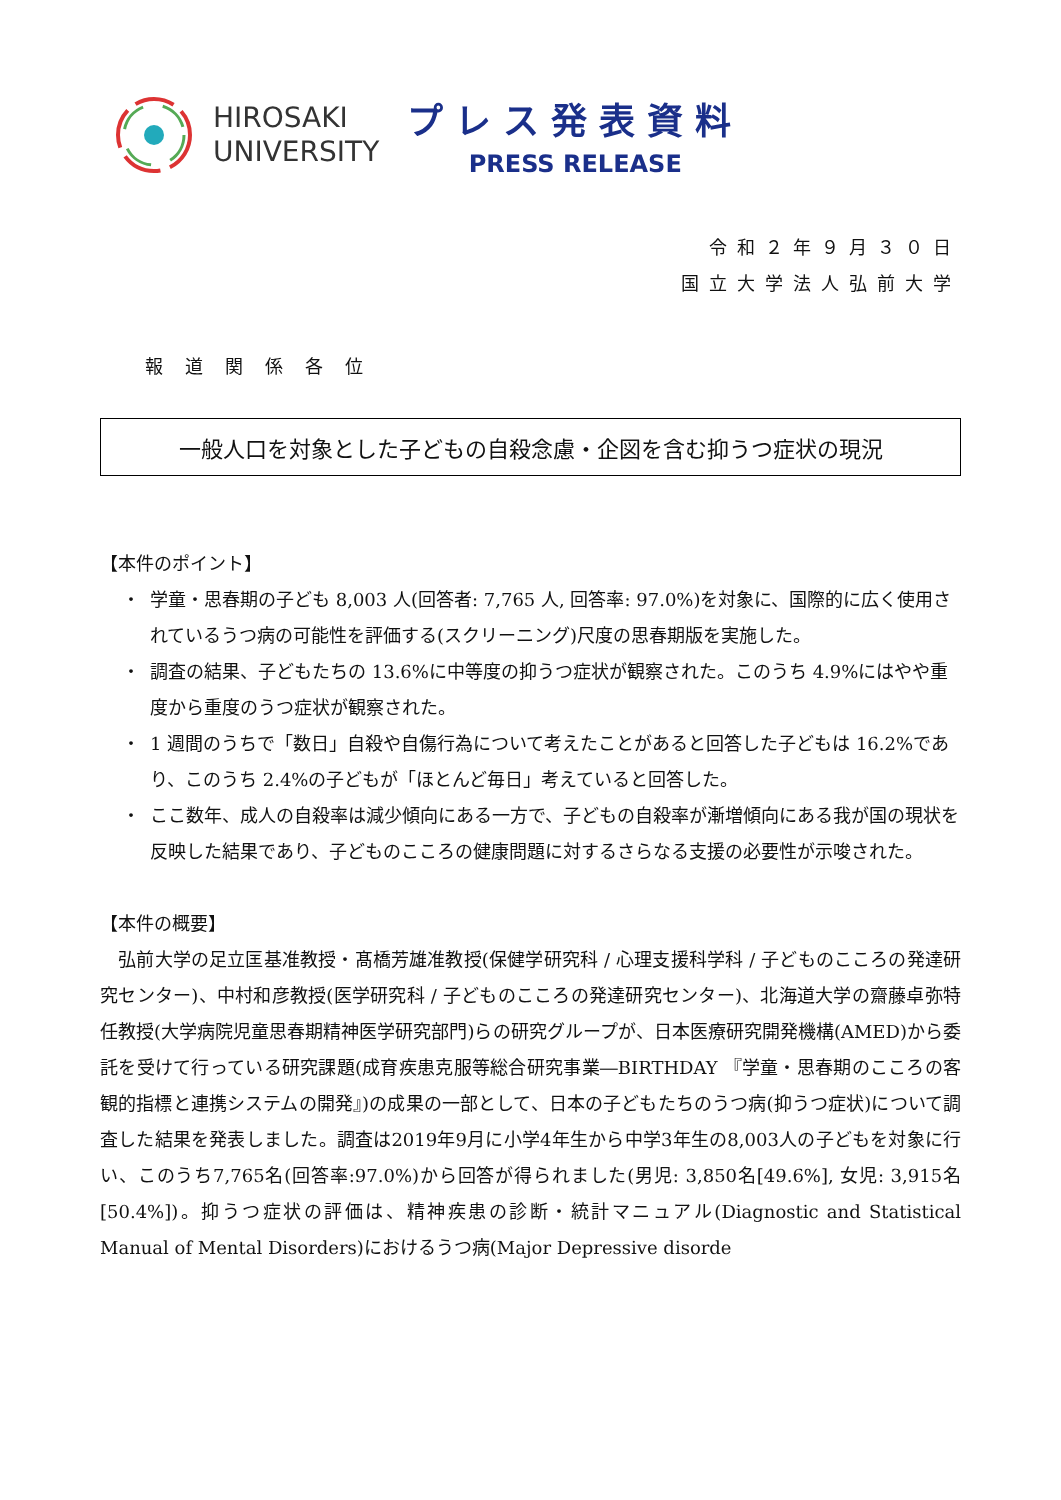HIROSAKI
UNIVERSITY
プレス発表資料
PRESS RELEASE
令和２年９月３０日
国立大学法人弘前大学
報道関係各位
一般人口を対象とした子どもの自殺念慮・企図を含む抑うつ症状の現況
【本件のポイント】
・ 学童・思春期の子ども 8,003 人(回答者: 7,765 人, 回答率: 97.0%)を対象に、国際的に広く使用されているうつ病の可能性を評価する(スクリーニング)尺度の思春期版を実施した。
・ 調査の結果、子どもたちの 13.6%に中等度の抑うつ症状が観察された。このうち 4.9%にはやや重度から重度のうつ症状が観察された。
・ 1 週間のうちで「数日」自殺や自傷行為について考えたことがあると回答した子どもは 16.2%であり、このうち 2.4%の子どもが「ほとんど毎日」考えていると回答した。
・ ここ数年、成人の自殺率は減少傾向にある一方で、子どもの自殺率が漸増傾向にある我が国の現状を反映した結果であり、子どものこころの健康問題に対するさらなる支援の必要性が示唆された。
【本件の概要】
　弘前大学の足立匡基准教授・髙橋芳雄准教授(保健学研究科 / 心理支援科学科 / 子どものこころの発達研究センター)、中村和彦教授(医学研究科 / 子どものこころの発達研究センター)、北海道大学の齋藤卓弥特任教授(大学病院児童思春期精神医学研究部門)らの研究グループが、日本医療研究開発機構(AMED)から委託を受けて行っている研究課題(成育疾患克服等総合研究事業―BIRTHDAY 『学童・思春期のこころの客観的指標と連携システムの開発』)の成果の一部として、日本の子どもたちのうつ病(抑うつ症状)について調査した結果を発表しました。調査は2019年9月に小学4年生から中学3年生の8,003人の子どもを対象に行い、このうち7,765名(回答率:97.0%)から回答が得られました(男児: 3,850名[49.6%], 女児: 3,915名[50.4%])。抑うつ症状の評価は、精神疾患の診断・統計マニュアル(Diagnostic and Statistical Manual of Mental Disorders)におけるうつ病(Major Depressive disorde